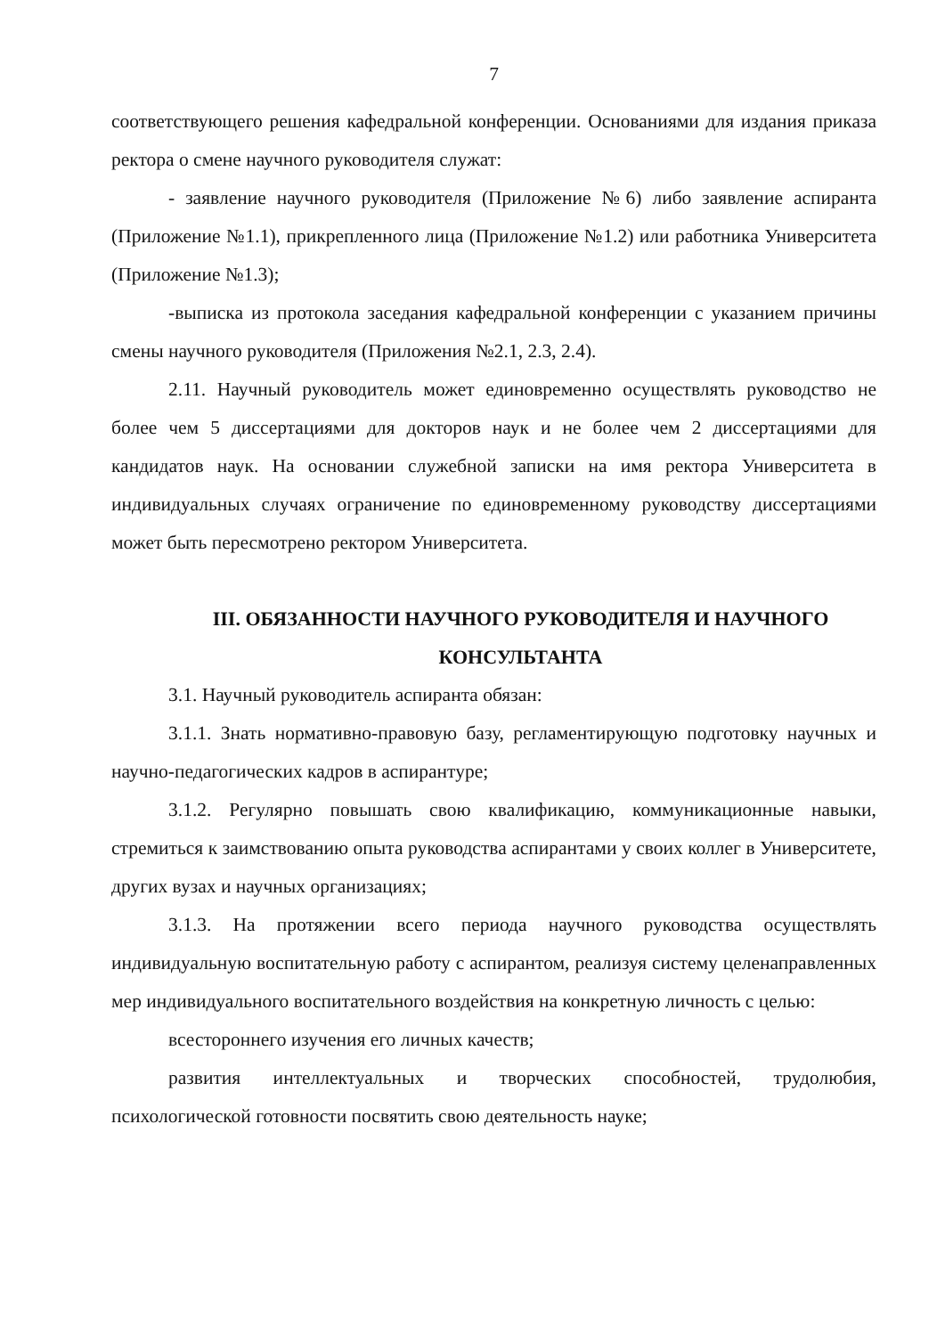7
соответствующего решения кафедральной конференции. Основаниями для издания приказа ректора о смене научного руководителя служат:
- заявление научного руководителя (Приложение №6) либо заявление аспиранта (Приложение №1.1), прикрепленного лица (Приложение №1.2) или работника Университета (Приложение №1.3);
-выписка из протокола заседания кафедральной конференции с указанием причины смены научного руководителя (Приложения №2.1, 2.3, 2.4).
2.11. Научный руководитель может единовременно осуществлять руководство не более чем 5 диссертациями для докторов наук и не более чем 2 диссертациями для кандидатов наук. На основании служебной записки на имя ректора Университета в индивидуальных случаях ограничение по единовременному руководству диссертациями может быть пересмотрено ректором Университета.
III. ОБЯЗАННОСТИ НАУЧНОГО РУКОВОДИТЕЛЯ И НАУЧНОГО КОНСУЛЬТАНТА
3.1. Научный руководитель аспиранта обязан:
3.1.1. Знать нормативно-правовую базу, регламентирующую подготовку научных и научно-педагогических кадров в аспирантуре;
3.1.2. Регулярно повышать свою квалификацию, коммуникационные навыки, стремиться к заимствованию опыта руководства аспирантами у своих коллег в Университете, других вузах и научных организациях;
3.1.3. На протяжении всего периода научного руководства осуществлять индивидуальную воспитательную работу с аспирантом, реализуя систему целенаправленных мер индивидуального воспитательного воздействия на конкретную личность с целью:
всестороннего изучения его личных качеств;
развития интеллектуальных и творческих способностей, трудолюбия, психологической готовности посвятить свою деятельность науке;